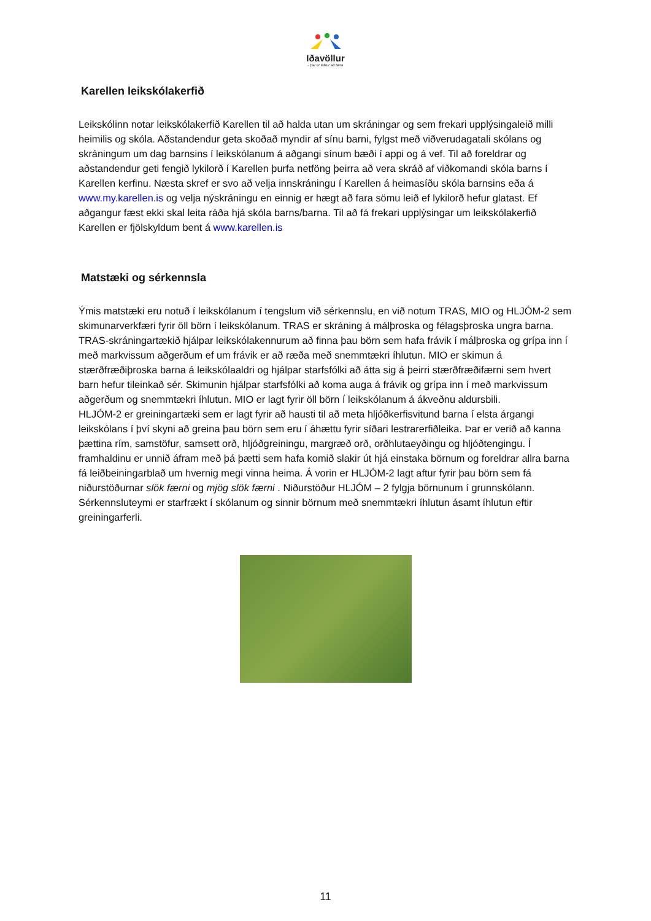Iðavöllur
- þar er leikur að læra
Karellen leikskólakerfið
Leikskólinn notar leikskólakerfið Karellen til að halda utan um skráningar og sem frekari upplýsingaleið milli heimilis og skóla. Aðstandendur geta skoðað myndir af sínu barni, fylgst með viðverudagatali skólans og skráningum um dag barnsins í leikskólanum á aðgangi sínum bæði í appi og á vef. Til að foreldrar og aðstandendur geti fengið lykilorð í Karellen þurfa netföng þeirra að vera skráð af viðkomandi skóla barns í Karellen kerfinu. Næsta skref er svo að velja innskráningu í Karellen á heimasíðu skóla barnsins eða á www.my.karellen.is og velja nýskráningu en einnig er hægt að fara sömu leið ef lykilorð hefur glatast. Ef aðgangur fæst ekki skal leita ráða hjá skóla barns/barna. Til að fá frekari upplýsingar um leikskólakerfið Karellen er fjölskyldum bent á www.karellen.is
Matstæki og sérkennsla
Ýmis matstæki eru notuð í leikskólanum í tengslum við sérkennslu, en við notum TRAS, MIO og HLJÓM-2 sem skimunarverkfæri fyrir öll börn í leikskólanum. TRAS er skráning á málþroska og félagsþroska ungra barna. TRAS-skráningartækið hjálpar leikskólakennurum að finna þau börn sem hafa frávik í málþroska og grípa inn í með markvissum aðgerðum ef um frávik er að ræða með snemmtækri íhlutun. MIO er skimun á stærðfræðiþroska barna á leikskólaaldri og hjálpar starfsfólki að átta sig á þeirri stærðfræðifærni sem hvert barn hefur tileinkað sér. Skimunin hjálpar starfsfólki að koma auga á frávik og grípa inn í með markvissum aðgerðum og snemmtækri íhlutun. MIO er lagt fyrir öll börn í leikskólanum á ákveðnu aldursbili.
HLJÓM-2 er greiningartæki sem er lagt fyrir að hausti til að meta hljóðkerfisvitund barna í elsta árgangi leikskólans í því skyni að greina þau börn sem eru í áhættu fyrir síðari lestrarerfiðleika. Þar er verið að kanna þættina rím, samstöfur, samsett orð, hljóðgreiningu, margræð orð, orðhlutaeyðingu og hljóðtengingu. Í framhaldinu er unnið áfram með þá þætti sem hafa komið slakir út hjá einstaka börnum og foreldrar allra barna fá leiðbeiningarblað um hvernig megi vinna heima. Á vorin er HLJÓM-2 lagt aftur fyrir þau börn sem fá niðurstöðurnar slök færni og mjög slök færni . Niðurstöður HLJÓM – 2 fylgja börnunum í grunnskólann.
Sérkennsluteymi er starfrækt í skólanum og sinnir börnum með snemmtækri íhlutun ásamt íhlutun eftir greiningarferli.
11